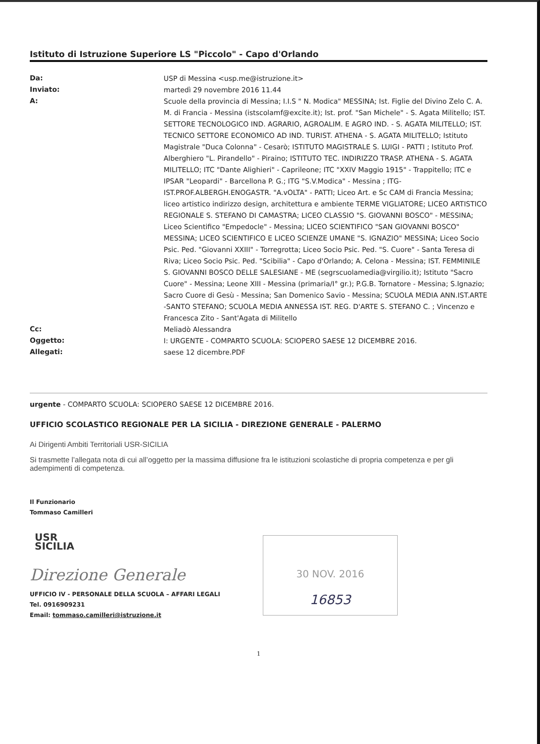Istituto di Istruzione Superiore LS "Piccolo" - Capo d'Orlando
| Da: | USP di Messina <usp.me@istruzione.it> |
| Inviato: | martedì 29 novembre 2016 11.44 |
| A: | Scuole della provincia di Messina; I.I.S " N. Modica" MESSINA; Ist. Figlie del Divino Zelo C. A. M. di Francia - Messina (istscolamf@excite.it); Ist. prof. "San Michele" - S. Agata Militello; IST. SETTORE TECNOLOGICO IND. AGRARIO, AGROALIM. E AGRO IND. - S. AGATA MILITELLO; IST. TECNICO SETTORE ECONOMICO AD IND. TURIST. ATHENA - S. AGATA MILITELLO; Istituto Magistrale "Duca Colonna" - Cesarò; ISTITUTO MAGISTRALE S. LUIGI - PATTI ; Istituto Prof. Alberghiero "L. Pirandello" - Piraino; ISTITUTO TEC. INDIRIZZO TRASP. ATHENA - S. AGATA MILITELLO; ITC "Dante Alighieri" - Caprileone; ITC "XXIV Maggio 1915" - Trappitello; ITC e IPSAR "Leopardi" - Barcellona P. G.; ITG "S.V.Modica" - Messina ; ITG-IST.PROF.ALBERGH.ENOGASTR. "A.vOLTA" - PATTI; Liceo Art. e Sc CAM di Francia Messina; liceo artistico indirizzo design, architettura e ambiente TERME VIGLIATORE; LICEO ARTISTICO REGIONALE S. STEFANO DI CAMASTRA; LICEO CLASSIO "S. GIOVANNI BOSCO" - MESSINA; Liceo Scientifico "Empedocle" - Messina; LICEO SCIENTIFICO "SAN GIOVANNI BOSCO" MESSINA; LICEO SCIENTIFICO E LICEO SCIENZE UMANE "S. IGNAZIO" MESSINA; Liceo Socio Psic. Ped. "Giovanni XXIII" - Torregrotta; Liceo Socio Psic. Ped. "S. Cuore" - Santa Teresa di Riva; Liceo Socio Psic. Ped. "Scibilia" - Capo d'Orlando; A. Celona - Messina; IST. FEMMINILE S. GIOVANNI BOSCO DELLE SALESIANE - ME (segrscuolamedia@virgilio.it); Istituto "Sacro Cuore" - Messina; Leone XIII - Messina (primaria/I° gr.); P.G.B. Tornatore - Messina; S.Ignazio; Sacro Cuore di Gesù - Messina; San Domenico Savio - Messina; SCUOLA MEDIA ANN.IST.ARTE -SANTO STEFANO; SCUOLA MEDIA ANNESSA IST. REG. D'ARTE S. STEFANO C. ; Vincenzo e Francesca Zito - Sant'Agata di Militello |
| Cc: | Meliadò Alessandra |
| Oggetto: | I: URGENTE - COMPARTO SCUOLA: SCIOPERO SAESE 12 DICEMBRE 2016. |
| Allegati: | saese 12 dicembre.PDF |
urgente - COMPARTO SCUOLA: SCIOPERO SAESE 12 DICEMBRE 2016.
UFFICIO SCOLASTICO REGIONALE PER LA SICILIA - DIREZIONE GENERALE - PALERMO
Ai Dirigenti Ambiti Territoriali USR-SICILIA
Si trasmette l’allegata nota di cui all’oggetto per la massima diffusione fra le istituzioni scolastiche di propria competenza e per gli adempimenti di competenza.
Il Funzionario
Tommaso Camilleri
USR
SICILIA
Direzione Generale
UFFICIO IV - PERSONALE DELLA SCUOLA – AFFARI LEGALI
Tel. 0916909231
Email: tommaso.camilleri@istruzione.it
1
30 NOV. 2016
16853